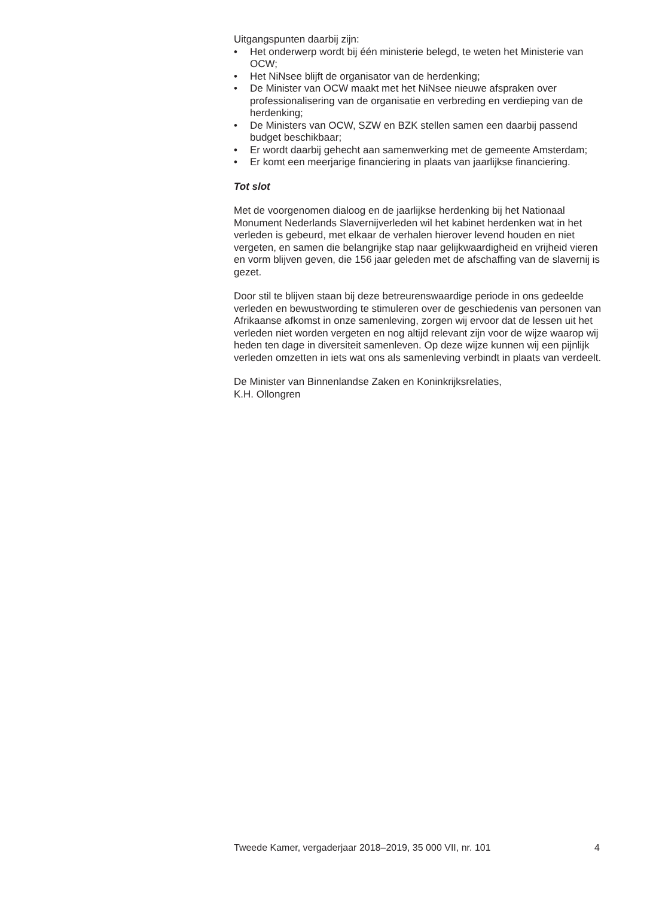Uitgangspunten daarbij zijn:
• Het onderwerp wordt bij één ministerie belegd, te weten het Ministerie van OCW;
• Het NiNsee blijft de organisator van de herdenking;
• De Minister van OCW maakt met het NiNsee nieuwe afspraken over professionalisering van de organisatie en verbreding en verdieping van de herdenking;
• De Ministers van OCW, SZW en BZK stellen samen een daarbij passend budget beschikbaar;
• Er wordt daarbij gehecht aan samenwerking met de gemeente Amsterdam;
• Er komt een meerjarige financiering in plaats van jaarlijkse financiering.
Tot slot
Met de voorgenomen dialoog en de jaarlijkse herdenking bij het Nationaal Monument Nederlands Slavernijverleden wil het kabinet herdenken wat in het verleden is gebeurd, met elkaar de verhalen hierover levend houden en niet vergeten, en samen die belangrijke stap naar gelijkwaardigheid en vrijheid vieren en vorm blijven geven, die 156 jaar geleden met de afschaffing van de slavernij is gezet.
Door stil te blijven staan bij deze betreurenswaardige periode in ons gedeelde verleden en bewustwording te stimuleren over de geschiedenis van personen van Afrikaanse afkomst in onze samenleving, zorgen wij ervoor dat de lessen uit het verleden niet worden vergeten en nog altijd relevant zijn voor de wijze waarop wij heden ten dage in diversiteit samenleven. Op deze wijze kunnen wij een pijnlijk verleden omzetten in iets wat ons als samenleving verbindt in plaats van verdeelt.
De Minister van Binnenlandse Zaken en Koninkrijksrelaties,
K.H. Ollongren
Tweede Kamer, vergaderjaar 2018–2019, 35 000 VII, nr. 101 4